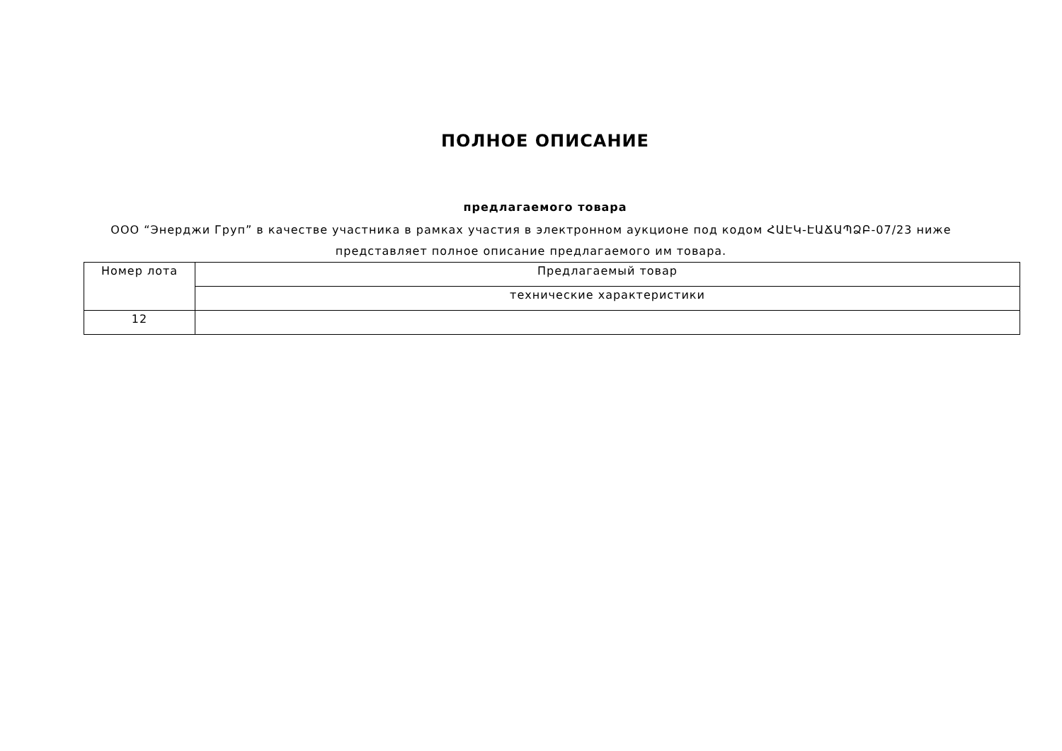ПОЛНОЕ ОПИСАНИЕ
предлагаемого товара
ООО “Энерджи Груп” в качестве участника в рамках участия в электронном аукционе под кодом ՀԱԷԿ-ԷԱՃԱՊՁԲ-07/23 ниже представляет полное описание предлагаемого им товара.
| Номер лота | Предлагаемый товар |
| --- | --- |
| | технические характеристики |
| 12 | |